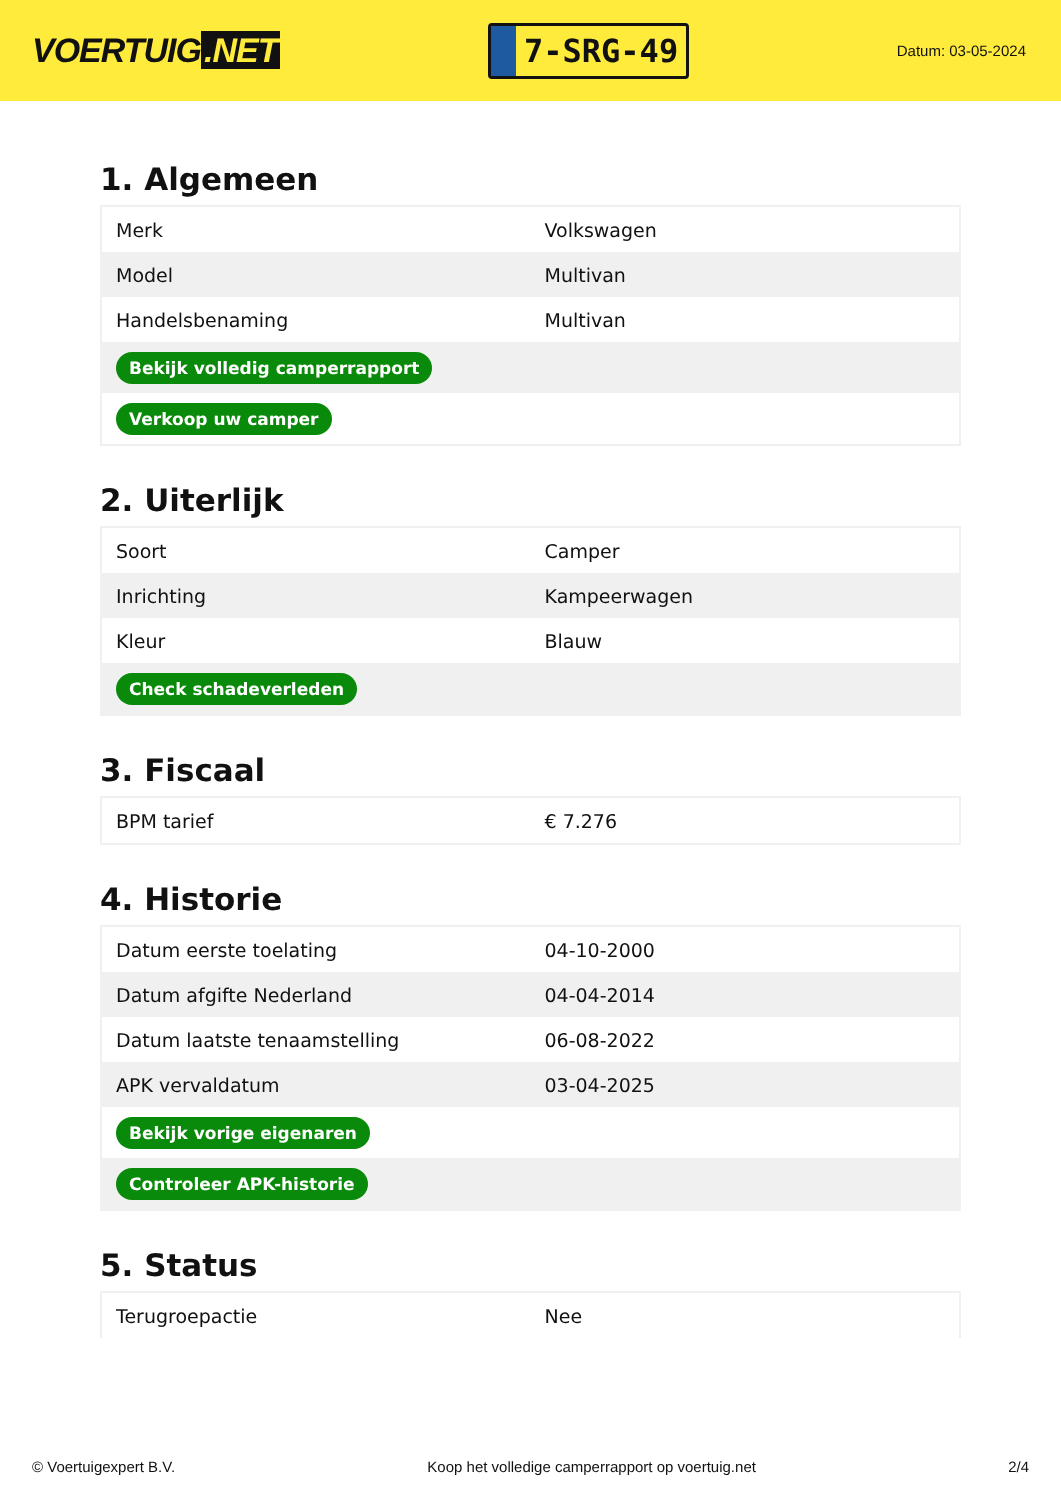VOERTUIG.NET
7-SRG-49
Datum: 03-05-2024
1. Algemeen
| Merk | Volkswagen |
| Model | Multivan |
| Handelsbenaming | Multivan |
| Bekijk volledig camperrapport | |
| Verkoop uw camper | |
2. Uiterlijk
| Soort | Camper |
| Inrichting | Kampeerwagen |
| Kleur | Blauw |
| Check schadeverleden | |
3. Fiscaal
| BPM tarief | € 7.276 |
4. Historie
| Datum eerste toelating | 04-10-2000 |
| Datum afgifte Nederland | 04-04-2014 |
| Datum laatste tenaamstelling | 06-08-2022 |
| APK vervaldatum | 03-04-2025 |
| Bekijk vorige eigenaren | |
| Controleer APK-historie | |
5. Status
| Terugroepactie | Nee |
© Voertuigexpert B.V. Koop het volledige camperrapport op voertuig.net 2/4